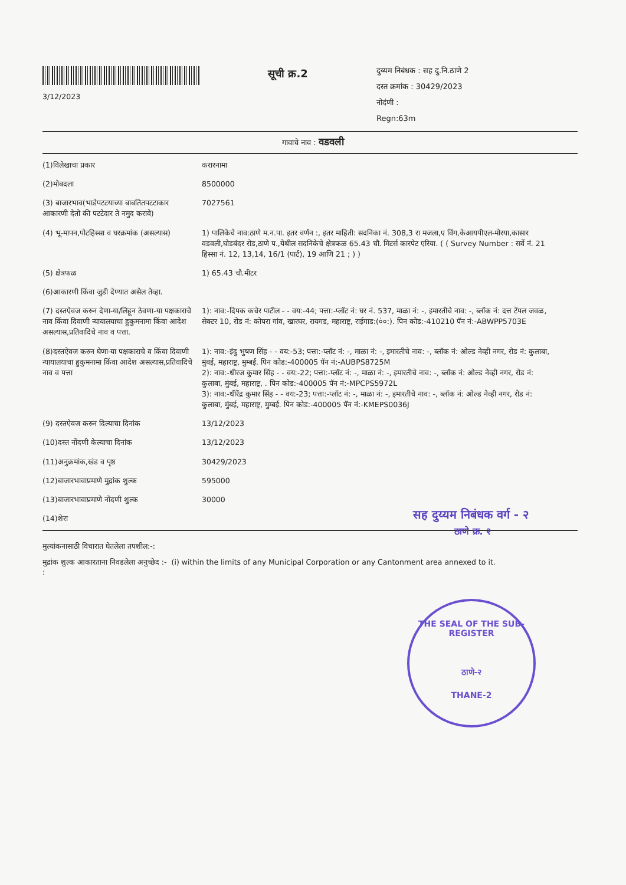3/12/2023
सूची क्र.2
दुय्यम निबंधक : सह दु.नि.ठाणे 2
दस्त क्रमांक : 30429/2023
नोदंणी :
Regn:63m
गावाचे नाव : वडवली
| (1)विलेखाचा प्रकार | करारनामा |
| (2)मोबदला | 8500000 |
| (3) बाजारभाव(भाडेपटटयाच्या बाबतितपटटाकार आकारणी देतो की पटटेदार ते नमुद करावे) | 7027561 |
| (4) भू-मापन,पोटहिस्सा व घरक्रमांक (असल्यास) | 1) पालिकेचे नाव:ठाणे म.न.पा. इतर वर्णन :, इतर माहिती: सदनिका नं. 308,3 रा मजला,ए विंग,केआयपीएल-मोरया,कासार वडवली,घोडबंदर रोड,ठाणे प.,येथील सदनिकेचे क्षेत्रफळ 65.43 चौ. मिटर्स कारपेट एरिया. ( ( Survey Number : सर्वे नं. 21 हिस्सा नं. 12, 13,14, 16/1 (पार्ट), 19 आणि 21 ; ) ) |
| (5) क्षेत्रफळ | 1) 65.43 चौ.मीटर |
| (6)आकारणी किंवा जुडी देण्यात असेल तेव्हा. | |
| (7) दस्तऐवज करुन देणा-या/लिहून ठेवणा-या पक्षकाराचे नाव किंवा दिवाणी न्यायालयाचा हुकुमनामा किंवा आदेश असल्यास,प्रतिवादिचे नाव व पत्ता. | 1): नाव:-दिपक कचेर पाटील - - वय:-44; पत्ता:-प्लॉट नं: घर नं. 537, माळा नं: -, इमारतीचे नाव: -, ब्लॉक नं: दत्त टेंपल जवळ, सेक्टर 10, रोड नं: कोपरा गांव, खारघर, रायगड, महाराष्ट्र, राईगाड:(०ं०:). पिन कोड:-410210 पॅन नं:-ABWPP5703E |
| (8)दस्तऐवज करुन घेणा-या पक्षकाराचे व किंवा दिवाणी न्यायालयाचा हुकुमनामा किंवा आदेश असल्यास,प्रतिवादिचे नाव व पत्ता | 1): नाव:-इंदु भुषण सिंह - - वय:-53; पत्ता:-प्लॉट नं: -, माळा नं: -, इमारतीचे नाव: -, ब्लॉक नं: ओल्ड नेव्ही नगर, रोड नं: कुलाबा, मुंबई, महाराष्ट्र, मुम्बई. पिन कोड:-400005 पॅन नं:-AUBPS8725M 2): नाव:-धीरज कुमार सिंह - - वय:-22; पत्ता:-प्लॉट नं: -, माळा नं: -, इमारतीचे नाव: -, ब्लॉक नं: ओल्ड नेव्ही नगर, रोड नं: कुलाबा, मुंबई, महाराष्ट्र, . पिन कोड:-400005 पॅन नं:-MPCPS5972L 3): नाव:-धीरेंद्र कुमार सिंह - - वय:-23; पत्ता:-प्लॉट नं: -, माळा नं: -, इमारतीचे नाव: -, ब्लॉक नं: ओल्ड नेव्ही नगर, रोड नं: कुलाबा, मुंबई, महाराष्ट्र, मुम्बई. पिन कोड:-400005 पॅन नं:-KMEPS0036J |
| (9) दस्तऐवज करुन दिल्याचा दिनांक | 13/12/2023 |
| (10)दस्त नोंदणी केल्याचा दिनांक | 13/12/2023 |
| (11)अनुक्रमांक,खंड व पृष्ठ | 30429/2023 |
| (12)बाजारभावाप्रमाणे मुद्रांक शुल्क | 595000 |
| (13)बाजारभावाप्रमाणे नोंदणी शुल्क | 30000 |
| (14)शेरा | |
मुल्यांकनासाठी विचारात घेतलेला तपशील:-:
मुद्रांक शुल्क आकारताना निवडलेला अनुच्छेद :- (i) within the limits of any Municipal Corporation or any Cantonment area annexed to it.
:
सह दुय्यम निबंधक वर्ग - २
ठाणे क्र. २
THE SEAL OF THE SUB-REGISTER
ठाणे-२
THANE-2